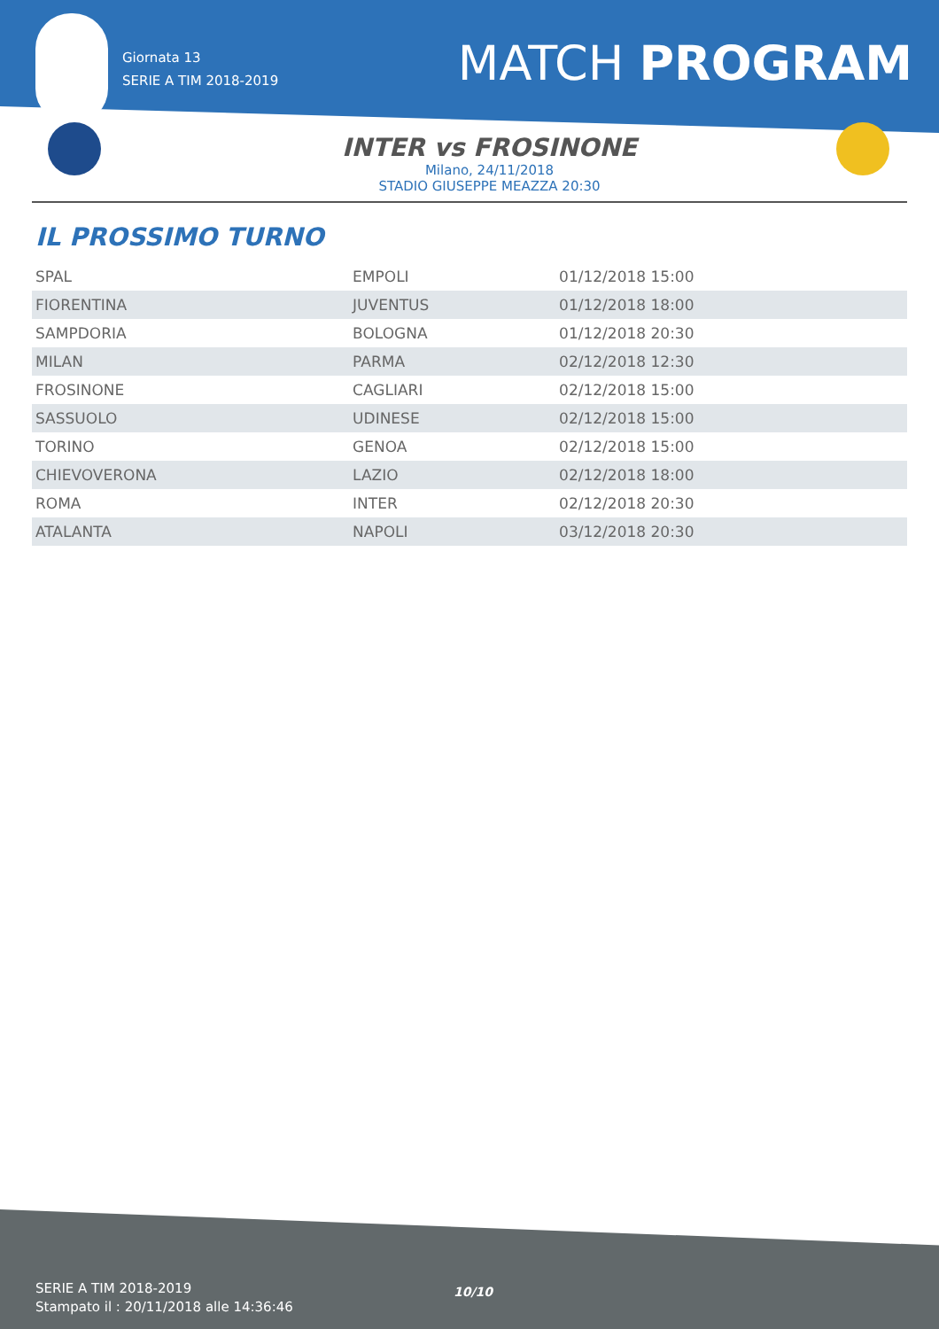Giornata 13
SERIE A TIM 2018-2019
MATCH PROGRAM
INTER vs FROSINONE
Milano, 24/11/2018
STADIO GIUSEPPE MEAZZA 20:30
IL PROSSIMO TURNO
| SPAL | EMPOLI | 01/12/2018 15:00 |
| FIORENTINA | JUVENTUS | 01/12/2018 18:00 |
| SAMPDORIA | BOLOGNA | 01/12/2018 20:30 |
| MILAN | PARMA | 02/12/2018 12:30 |
| FROSINONE | CAGLIARI | 02/12/2018 15:00 |
| SASSUOLO | UDINESE | 02/12/2018 15:00 |
| TORINO | GENOA | 02/12/2018 15:00 |
| CHIEVOVERONA | LAZIO | 02/12/2018 18:00 |
| ROMA | INTER | 02/12/2018 20:30 |
| ATALANTA | NAPOLI | 03/12/2018 20:30 |
SERIE A TIM 2018-2019
Stampato il : 20/11/2018 alle 14:36:46
10/10